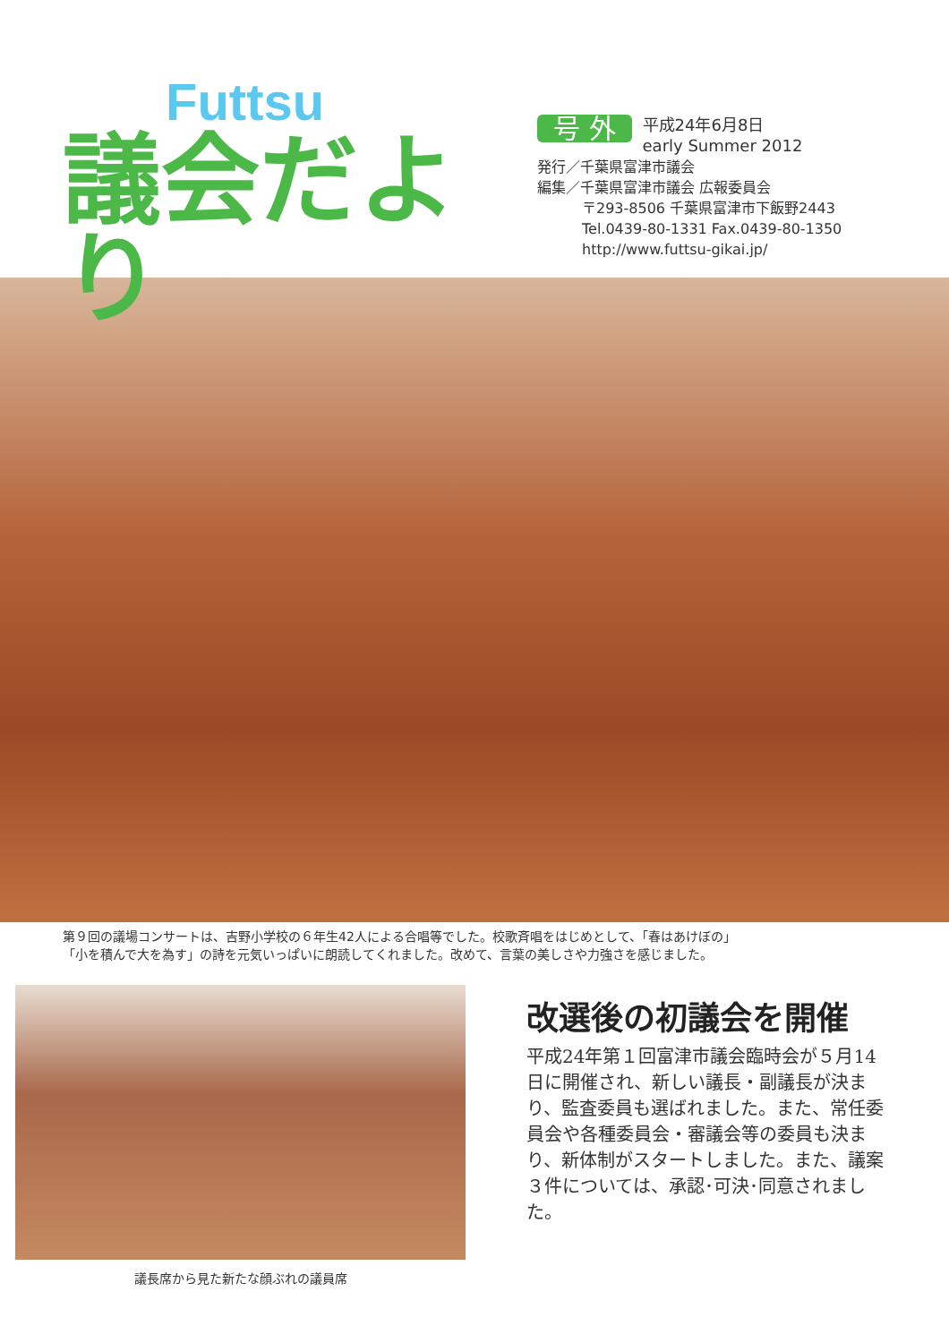Futtsu
議会だより
号 外 平成24年6月8日
early Summer 2012
発行／千葉県富津市議会
編集／千葉県富津市議会 広報委員会
〒293-8506 千葉県富津市下飯野2443
Tel.0439-80-1331 Fax.0439-80-1350
http://www.futtsu-gikai.jp/
第９回の議場コンサートは、吉野小学校の６年生42人による合唱等でした。校歌斉唱をはじめとして、「春はあけぼの」
「小を積んで大を為す」の詩を元気いっぱいに朗読してくれました。改めて、言葉の美しさや力強さを感じました。
議長席から見た新たな顔ぶれの議員席
改選後の初議会を開催
平成24年第１回富津市議会臨時会が５月14日に開催され、新しい議長・副議長が決まり、監査委員も選ばれました。また、常任委員会や各種委員会・審議会等の委員も決まり、新体制がスタートしました。また、議案３件については、承認･可決･同意されました。